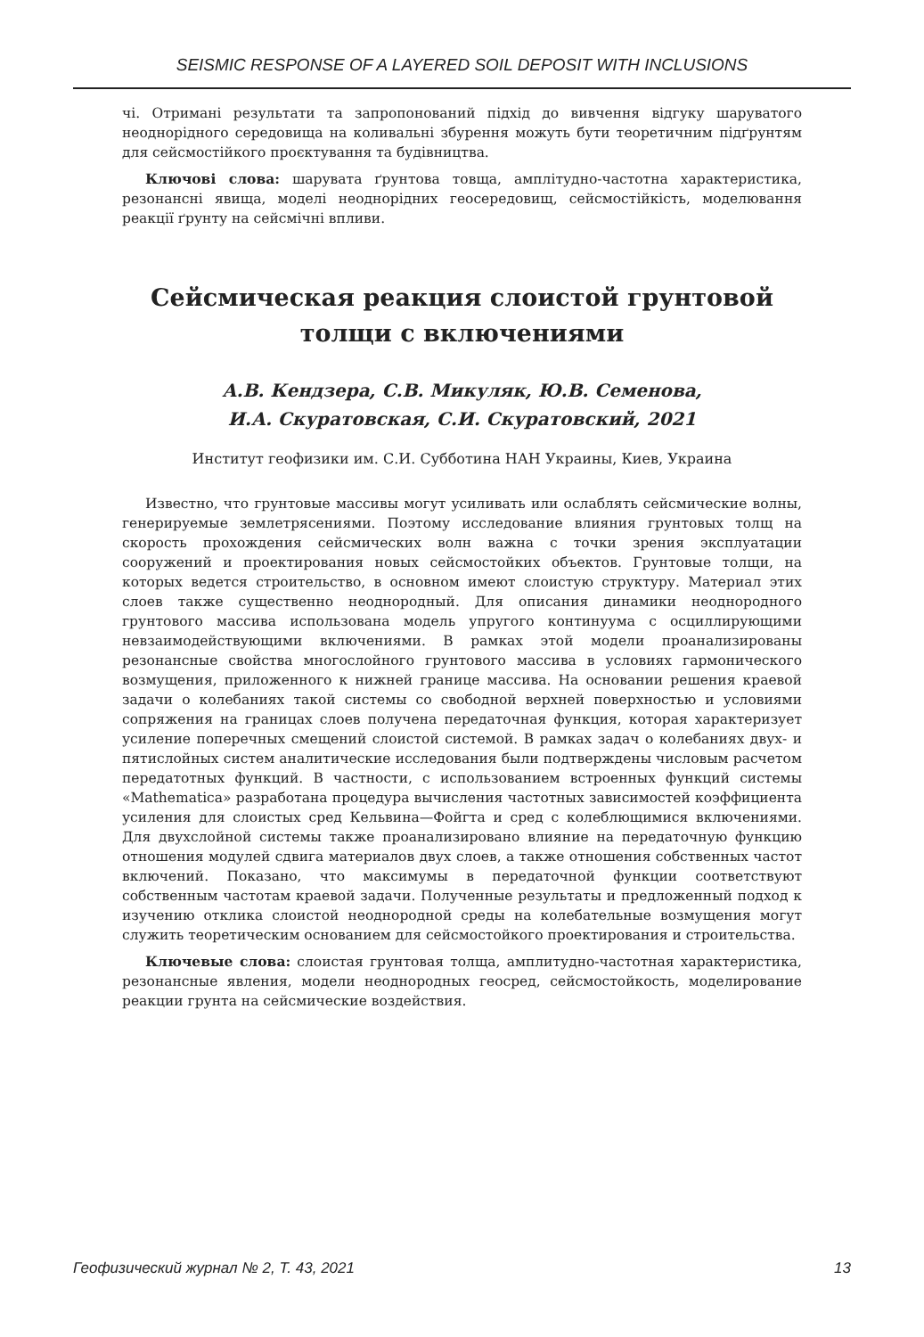SEISMIC RESPONSE OF A LAYERED SOIL DEPOSIT WITH INCLUSIONS
чі. Отримані результати та запропонований підхід до вивчення відгуку шаруватого неоднорідного середовища на коливальні збурення можуть бути теоретичним підґрунтям для сейсмостійкого проєктування та будівництва.
Ключові слова: шарувата ґрунтова товща, амплітудно-частотна характеристика, резонансні явища, моделі неоднорідних геосередовищ, сейсмостійкість, моделювання реакції ґрунту на сейсмічні впливи.
Сейсмическая реакция слоистой грунтовой толщи с включениями
А.В. Кендзера, С.В. Микуляк, Ю.В. Семенова,
И.А. Скуратовская, С.И. Скуратовский, 2021
Институт геофизики им. С.И. Субботина НАН Украины, Киев, Украина
Известно, что грунтовые массивы могут усиливать или ослаблять сейсмические волны, генерируемые землетрясениями. Поэтому исследование влияния грунтовых толщ на скорость прохождения сейсмических волн важна с точки зрения эксплуатации сооружений и проектирования новых сейсмостойких объектов. Грунтовые толщи, на которых ведется строительство, в основном имеют слоистую структуру. Материал этих слоев также существенно неоднородный. Для описания динамики неоднородного грунтового массива использована модель упругого континуума с осциллирующими невзаимодействующими включениями. В рамках этой модели проанализированы резонансные свойства многослойного грунтового массива в условиях гармонического возмущения, приложенного к нижней границе массива. На основании решения краевой задачи о колебаниях такой системы со свободной верхней поверхностью и условиями сопряжения на границах слоев получена передаточная функция, которая характеризует усиление поперечных смещений слоистой системой. В рамках задач о колебаниях двух- и пятислойных систем аналитические исследования были подтверждены числовым расчетом передатотных функций. В частности, с использованием встроенных функций системы «Mathematica» разработана процедура вычисления частотных зависимостей коэффициента усиления для слоистых сред Кельвина—Фойгта и сред с колеблющимися включениями. Для двухслойной системы также проанализировано влияние на передаточную функцию отношения модулей сдвига материалов двух слоев, а также отношения собственных частот включений. Показано, что максимумы в передаточной функции соответствуют собственным частотам краевой задачи. Полученные результаты и предложенный подход к изучению отклика слоистой неоднородной среды на колебательные возмущения могут служить теоретическим основанием для сейсмостойкого проектирования и строительства.
Ключевые слова: слоистая грунтовая толща, амплитудно-частотная характеристика, резонансные явления, модели неоднородных геосред, сейсмостойкость, моделирование реакции грунта на сейсмические воздействия.
Геофизический журнал № 2, Т. 43, 2021 13